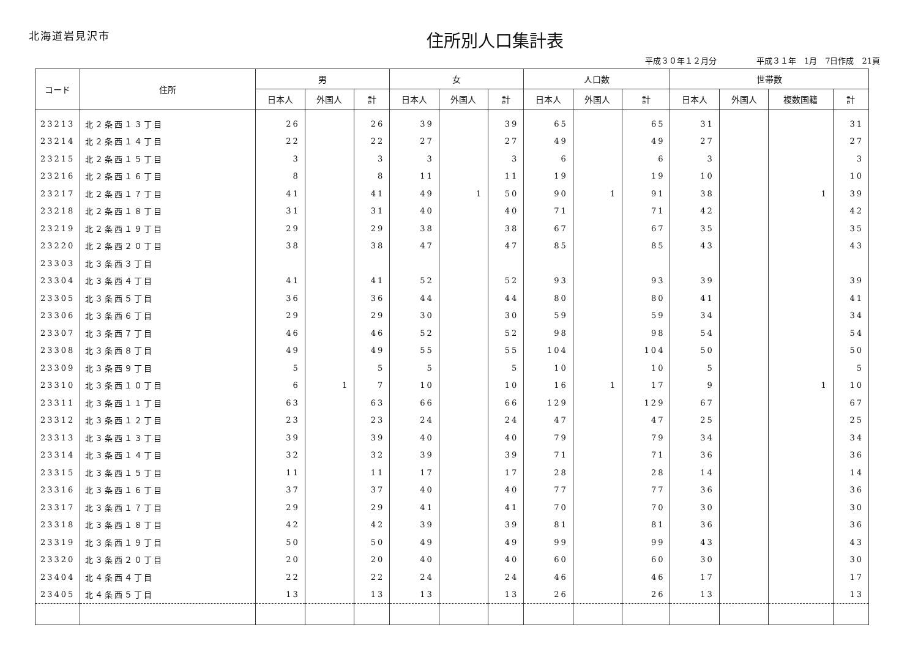北海道岩見沢市
住所別人口集計表
平成３０年１２月分　　　　　平成３１年　1月　7日作成　21頁
| コード | 住所 | 男 | | | 女 | | | 人口数 | | | 世帯数 | | | |
| --- | --- | --- | --- | --- | --- | --- | --- | --- | --- | --- | --- | --- | --- | --- |
| | | 日本人 | 外国人 | 計 | 日本人 | 外国人 | 計 | 日本人 | 外国人 | 計 | 日本人 | 外国人 | 複数国籍 | 計 |
| 23213 | 北２条西１３丁目 | 26 | | 26 | 39 | | 39 | 65 | | 65 | 31 | | | 31 |
| 23214 | 北２条西１４丁目 | 22 | | 22 | 27 | | 27 | 49 | | 49 | 27 | | | 27 |
| 23215 | 北２条西１５丁目 | 3 | | 3 | 3 | | 3 | 6 | | 6 | 3 | | | 3 |
| 23216 | 北２条西１６丁目 | 8 | | 8 | 11 | | 11 | 19 | | 19 | 10 | | | 10 |
| 23217 | 北２条西１７丁目 | 41 | | 41 | 49 | 1 | 50 | 90 | 1 | 91 | 38 | | 1 | 39 |
| 23218 | 北２条西１８丁目 | 31 | | 31 | 40 | | 40 | 71 | | 71 | 42 | | | 42 |
| 23219 | 北２条西１９丁目 | 29 | | 29 | 38 | | 38 | 67 | | 67 | 35 | | | 35 |
| 23220 | 北２条西２０丁目 | 38 | | 38 | 47 | | 47 | 85 | | 85 | 43 | | | 43 |
| 23303 | 北３条西３丁目 | | | | | | | | | | | | | |
| 23304 | 北３条西４丁目 | 41 | | 41 | 52 | | 52 | 93 | | 93 | 39 | | | 39 |
| 23305 | 北３条西５丁目 | 36 | | 36 | 44 | | 44 | 80 | | 80 | 41 | | | 41 |
| 23306 | 北３条西６丁目 | 29 | | 29 | 30 | | 30 | 59 | | 59 | 34 | | | 34 |
| 23307 | 北３条西７丁目 | 46 | | 46 | 52 | | 52 | 98 | | 98 | 54 | | | 54 |
| 23308 | 北３条西８丁目 | 49 | | 49 | 55 | | 55 | 104 | | 104 | 50 | | | 50 |
| 23309 | 北３条西９丁目 | 5 | | 5 | 5 | | 5 | 10 | | 10 | 5 | | | 5 |
| 23310 | 北３条西１０丁目 | 6 | 1 | 7 | 10 | | 10 | 16 | 1 | 17 | 9 | | 1 | 10 |
| 23311 | 北３条西１１丁目 | 63 | | 63 | 66 | | 66 | 129 | | 129 | 67 | | | 67 |
| 23312 | 北３条西１２丁目 | 23 | | 23 | 24 | | 24 | 47 | | 47 | 25 | | | 25 |
| 23313 | 北３条西１３丁目 | 39 | | 39 | 40 | | 40 | 79 | | 79 | 34 | | | 34 |
| 23314 | 北３条西１４丁目 | 32 | | 32 | 39 | | 39 | 71 | | 71 | 36 | | | 36 |
| 23315 | 北３条西１５丁目 | 11 | | 11 | 17 | | 17 | 28 | | 28 | 14 | | | 14 |
| 23316 | 北３条西１６丁目 | 37 | | 37 | 40 | | 40 | 77 | | 77 | 36 | | | 36 |
| 23317 | 北３条西１７丁目 | 29 | | 29 | 41 | | 41 | 70 | | 70 | 30 | | | 30 |
| 23318 | 北３条西１８丁目 | 42 | | 42 | 39 | | 39 | 81 | | 81 | 36 | | | 36 |
| 23319 | 北３条西１９丁目 | 50 | | 50 | 49 | | 49 | 99 | | 99 | 43 | | | 43 |
| 23320 | 北３条西２０丁目 | 20 | | 20 | 40 | | 40 | 60 | | 60 | 30 | | | 30 |
| 23404 | 北４条西４丁目 | 22 | | 22 | 24 | | 24 | 46 | | 46 | 17 | | | 17 |
| 23405 | 北４条西５丁目 | 13 | | 13 | 13 | | 13 | 26 | | 26 | 13 | | | 13 |